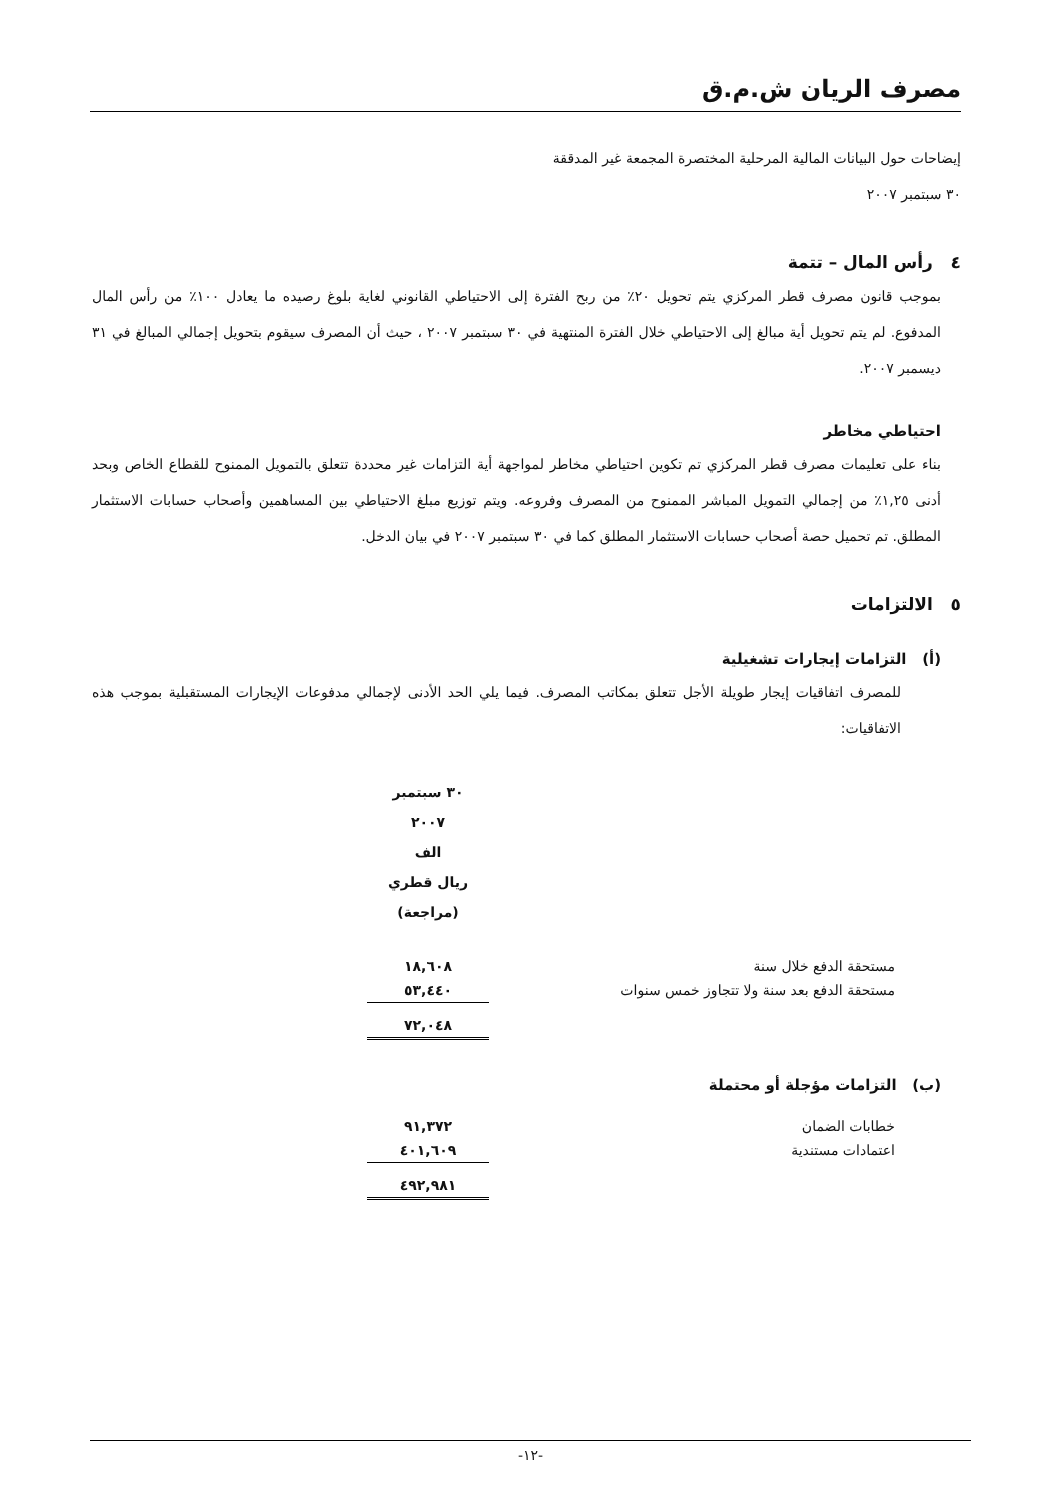مصرف الريان ش.م.ق
إيضاحات حول البيانات المالية المرحلية المختصرة المجمعة غير المدققة
٣٠ سبتمبر ٢٠٠٧
٤ رأس المال – تتمة
بموجب قانون مصرف قطر المركزي يتم تحويل ٢٠٪ من ربح الفترة إلى الاحتياطي القانوني لغاية بلوغ رصيده ما يعادل ١٠٠٪ من رأس المال المدفوع. لم يتم تحويل أية مبالغ إلى الاحتياطي خلال الفترة المنتهية في ٣٠ سبتمبر ٢٠٠٧ ، حيث أن المصرف سيقوم بتحويل إجمالي المبالغ في ٣١ ديسمبر ٢٠٠٧.
احتياطي مخاطر
بناء على تعليمات مصرف قطر المركزي تم تكوين احتياطي مخاطر لمواجهة أية التزامات غير محددة تتعلق بالتمويل الممنوح للقطاع الخاص وبحد أدنى ١,٢٥٪ من إجمالي التمويل المباشر الممنوح من المصرف وفروعه. ويتم توزيع مبلغ الاحتياطي بين المساهمين وأصحاب حسابات الاستثمار المطلق. تم تحميل حصة أصحاب حسابات الاستثمار المطلق كما في ٣٠ سبتمبر ٢٠٠٧ في بيان الدخل.
٥ الالتزامات
(أ) التزامات إيجارات تشغيلية
للمصرف اتفاقيات إيجار طويلة الأجل تتعلق بمكاتب المصرف. فيما يلي الحد الأدنى لإجمالي مدفوعات الإيجارات المستقبلية بموجب هذه الاتفاقيات:
| | ٣٠ سبتمبر ٢٠٠٧ الف ريال قطري (مراجعة) |
| مستحقة الدفع خلال سنة | ١٨,٦٠٨ |
| مستحقة الدفع بعد سنة ولا تتجاوز خمس سنوات | ٥٣,٤٤٠ |
| | ٧٢,٠٤٨ |
(ب) التزامات مؤجلة أو محتملة
| خطابات الضمان | ٩١,٣٧٢ |
| اعتمادات مستندية | ٤٠١,٦٠٩ |
| | ٤٩٢,٩٨١ |
-١٢-